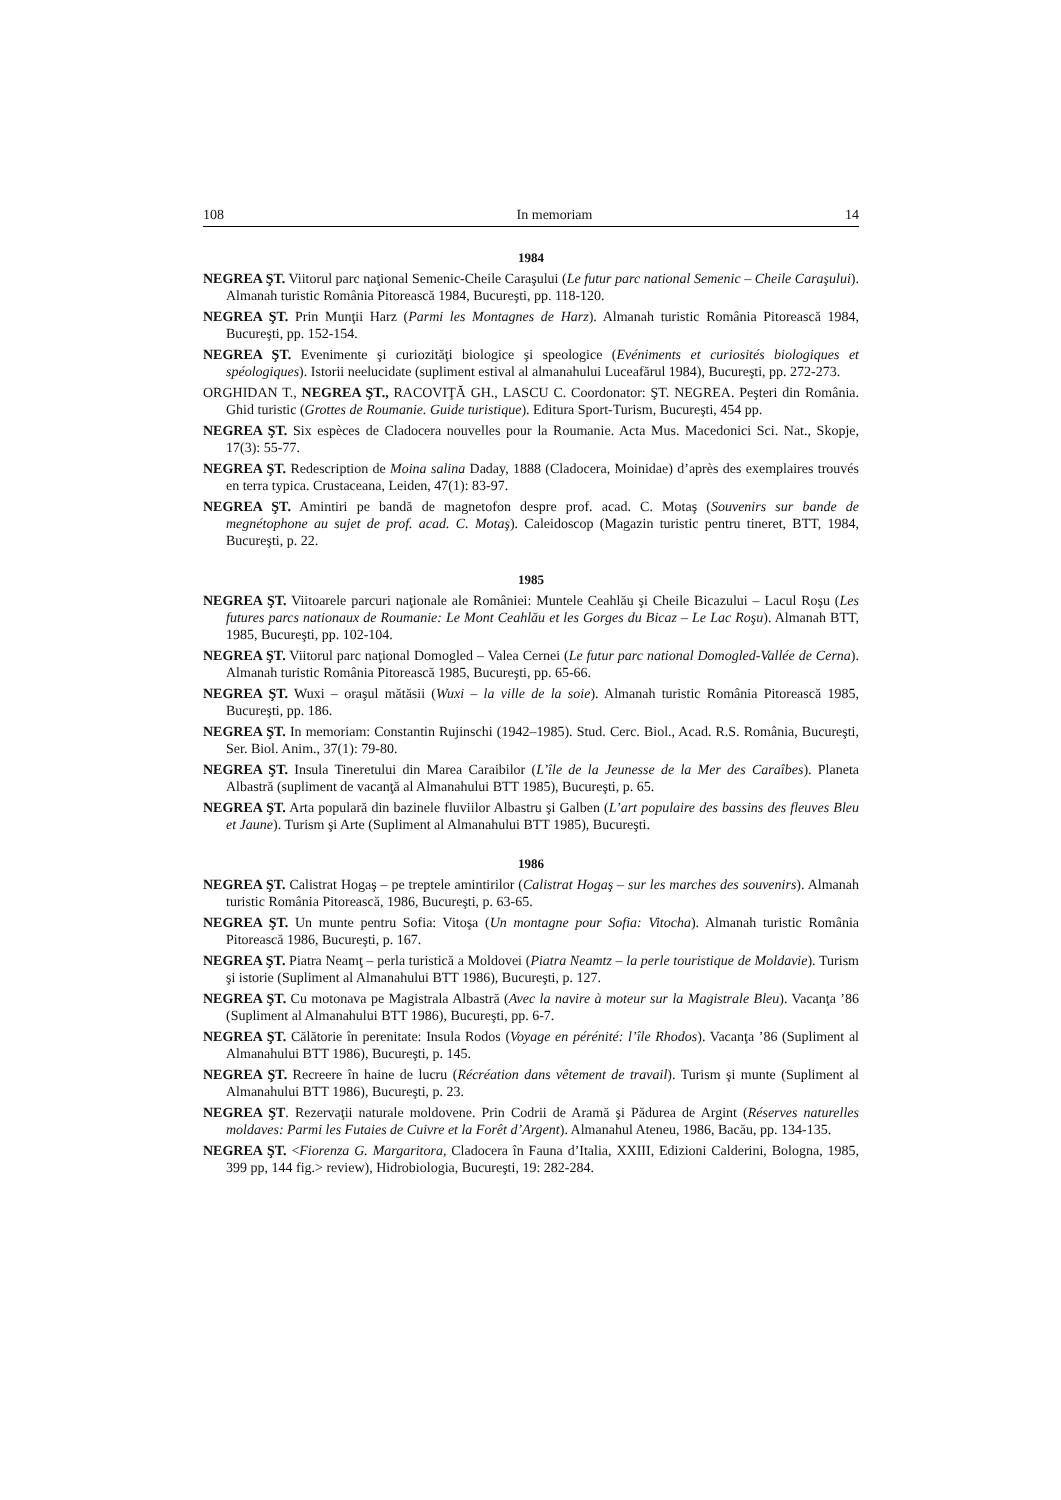108 In memoriam 14
1984
NEGREA ŞT. Viitorul parc naţional Semenic-Cheile Caraşului (Le futur parc national Semenic – Cheile Caraşului). Almanah turistic România Pitorească 1984, Bucureşti, pp. 118-120.
NEGREA ŞT. Prin Munţii Harz (Parmi les Montagnes de Harz). Almanah turistic România Pitorească 1984, Bucureşti, pp. 152-154.
NEGREA ŞT. Evenimente şi curiozităţi biologice şi speologice (Evéniments et curiosités biologiques et spéologiques). Istorii neelucidate (supliment estival al almanahului Luceafărul 1984), Bucureşti, pp. 272-273.
ORGHIDAN T., NEGREA ŞT., RACOVIŢĂ GH., LASCU C. Coordonator: ŞT. NEGREA. Peşteri din România. Ghid turistic (Grottes de Roumanie. Guide turistique). Editura Sport-Turism, Bucureşti, 454 pp.
NEGREA ŞT. Six espèces de Cladocera nouvelles pour la Roumanie. Acta Mus. Macedonici Sci. Nat., Skopje, 17(3): 55-77.
NEGREA ŞT. Redescription de Moina salina Daday, 1888 (Cladocera, Moinidae) d’après des exemplaires trouvés en terra typica. Crustaceana, Leiden, 47(1): 83-97.
NEGREA ŞT. Amintiri pe bandă de magnetofon despre prof. acad. C. Motaş (Souvenirs sur bande de megnétophone au sujet de prof. acad. C. Motaş). Caleidoscop (Magazin turistic pentru tineret, BTT, 1984, Bucureşti, p. 22.
1985
NEGREA ŞT. Viitoarele parcuri naţionale ale României: Muntele Ceahlău şi Cheile Bicazului – Lacul Roşu (Les futures parcs nationaux de Roumanie: Le Mont Ceahlău et les Gorges du Bicaz – Le Lac Roşu). Almanah BTT, 1985, Bucureşti, pp. 102-104.
NEGREA ŞT. Viitorul parc naţional Domogled – Valea Cernei (Le futur parc national Domogled-Vallée de Cerna). Almanah turistic România Pitorească 1985, Bucureşti, pp. 65-66.
NEGREA ŞT. Wuxi – oraşul mătăsii (Wuxi – la ville de la soie). Almanah turistic România Pitorească 1985, Bucureşti, pp. 186.
NEGREA ŞT. In memoriam: Constantin Rujinschi (1942–1985). Stud. Cerc. Biol., Acad. R.S. România, Bucureşti, Ser. Biol. Anim., 37(1): 79-80.
NEGREA ŞT. Insula Tineretului din Marea Caraibilor (L’île de la Jeunesse de la Mer des Caraîbes). Planeta Albastră (supliment de vacanţă al Almanahului BTT 1985), Bucureşti, p. 65.
NEGREA ŞT. Arta populară din bazinele fluviilor Albastru şi Galben (L’art populaire des bassins des fleuves Bleu et Jaune). Turism şi Arte (Supliment al Almanahului BTT 1985), Bucureşti.
1986
NEGREA ŞT. Calistrat Hogaş – pe treptele amintirilor (Calistrat Hogaş – sur les marches des souvenirs). Almanah turistic România Pitorească, 1986, Bucureşti, p. 63-65.
NEGREA ŞT. Un munte pentru Sofia: Vitoşa (Un montagne pour Sofia: Vitocha). Almanah turistic România Pitorească 1986, Bucureşti, p. 167.
NEGREA ŞT. Piatra Neamţ – perla turistică a Moldovei (Piatra Neamtz – la perle touristique de Moldavie). Turism şi istorie (Supliment al Almanahului BTT 1986), Bucureşti, p. 127.
NEGREA ŞT. Cu motonava pe Magistrala Albastră (Avec la navire à moteur sur la Magistrale Bleu). Vacanţa ’86 (Supliment al Almanahului BTT 1986), Bucureşti, pp. 6-7.
NEGREA ŞT. Călătorie în perenitate: Insula Rodos (Voyage en pérénité: l’île Rhodos). Vacanţa ’86 (Supliment al Almanahului BTT 1986), Bucureşti, p. 145.
NEGREA ŞT. Recreere în haine de lucru (Récréation dans vêtement de travail). Turism şi munte (Supliment al Almanahului BTT 1986), Bucureşti, p. 23.
NEGREA ŞT. Rezervaţii naturale moldovene. Prin Codrii de Aramă şi Pădurea de Argint (Réserves naturelles moldaves: Parmi les Futaies de Cuivre et la Forêt d’Argent). Almanahul Ateneu, 1986, Bacău, pp. 134-135.
NEGREA ŞT. <Fiorenza G. Margaritora, Cladocera în Fauna d’Italia, XXIII, Edizioni Calderini, Bologna, 1985, 399 pp, 144 fig.> review), Hidrobiologia, Bucureşti, 19: 282-284.